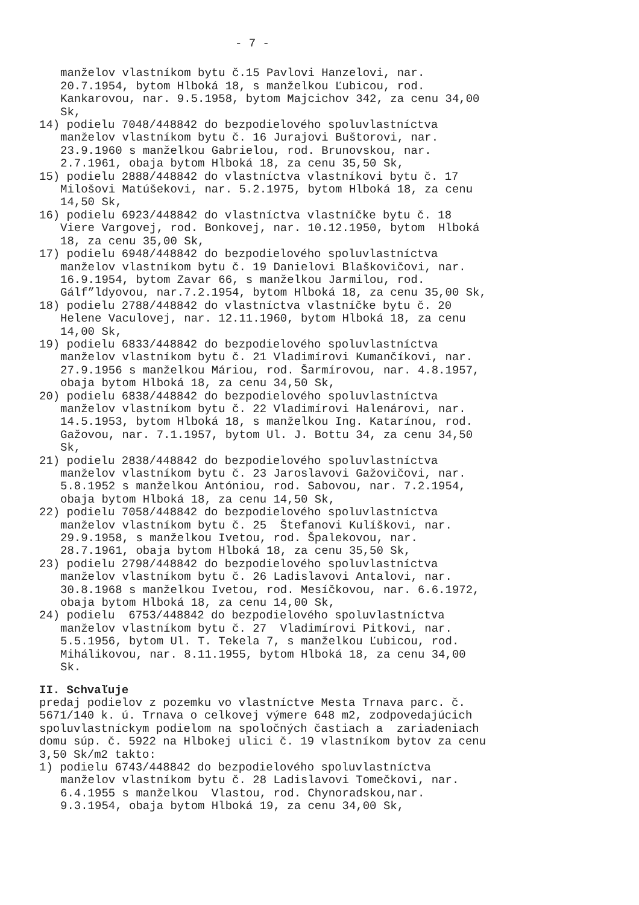- 7 -
manželov vlastníkom bytu č.15 Pavlovi Hanzelovi, nar. 20.7.1954, bytom Hlboká 18, s manželkou Ľubicou, rod. Kankarovou, nar. 9.5.1958, bytom Majcichov 342, za cenu 34,00 Sk,
14) podielu 7048/448842 do bezpodielového spoluvlastníctva
manželov vlastníkom bytu č. 16 Jurajovi Buštorovi, nar. 23.9.1960 s manželkou Gabrielou, rod. Brunovskou, nar. 2.7.1961, obaja bytom Hlboká 18, za cenu 35,50 Sk,
15) podielu 2888/448842 do vlastníctva vlastníkovi bytu č. 17
Milošovi Matúšekovi, nar. 5.2.1975, bytom Hlboká 18, za cenu 14,50 Sk,
16) podielu 6923/448842 do vlastníctva vlastníčke bytu č. 18
Viere Vargovej, rod. Bonkovej, nar. 10.12.1950, bytom Hlboká 18, za cenu 35,00 Sk,
17) podielu 6948/448842 do bezpodielového spoluvlastníctva
manželov vlastníkom bytu č. 19 Danielovi Blaškovičovi, nar. 16.9.1954, bytom Zavar 66, s manželkou Jarmilou, rod. Gálf”ldyovou, nar.7.2.1954, bytom Hlboká 18, za cenu 35,00 Sk,
18) podielu 2788/448842 do vlastníctva vlastníčke bytu č. 20
Helene Vaculovej, nar. 12.11.1960, bytom Hlboká 18, za cenu 14,00 Sk,
19) podielu 6833/448842 do bezpodielového spoluvlastníctva
manželov vlastníkom bytu č. 21 Vladimírovi Kumančíkovi, nar. 27.9.1956 s manželkou Máriou, rod. Šarmírovou, nar. 4.8.1957, obaja bytom Hlboká 18, za cenu 34,50 Sk,
20) podielu 6838/448842 do bezpodielového spoluvlastníctva
manželov vlastníkom bytu č. 22 Vladimírovi Halenárovi, nar. 14.5.1953, bytom Hlboká 18, s manželkou Ing. Katarínou, rod. Gažovou, nar. 7.1.1957, bytom Ul. J. Bottu 34, za cenu 34,50 Sk,
21) podielu 2838/448842 do bezpodielového spoluvlastníctva
manželov vlastníkom bytu č. 23 Jaroslavovi Gažovičovi, nar. 5.8.1952 s manželkou Antóniou, rod. Sabovou, nar. 7.2.1954, obaja bytom Hlboká 18, za cenu 14,50 Sk,
22) podielu 7058/448842 do bezpodielového spoluvlastníctva
manželov vlastníkom bytu č. 25 Štefanovi Kulíškovi, nar. 29.9.1958, s manželkou Ivetou, rod. Špalekovou, nar. 28.7.1961, obaja bytom Hlboká 18, za cenu 35,50 Sk,
23) podielu 2798/448842 do bezpodielového spoluvlastníctva
manželov vlastníkom bytu č. 26 Ladislavovi Antalovi, nar. 30.8.1968 s manželkou Ivetou, rod. Mesíčkovou, nar. 6.6.1972, obaja bytom Hlboká 18, za cenu 14,00 Sk,
24) podielu 6753/448842 do bezpodielového spoluvlastníctva
manželov vlastníkom bytu č. 27 Vladimírovi Pitkovi, nar. 5.5.1956, bytom Ul. T. Tekela 7, s manželkou Ľubicou, rod. Mihálikovou, nar. 8.11.1955, bytom Hlboká 18, za cenu 34,00 Sk.
II. Schvaľuje
predaj podielov z pozemku vo vlastníctve Mesta Trnava parc. č. 5671/140 k. ú. Trnava o celkovej výmere 648 m2, zodpovedajúcich spoluvlastníckym podielom na spoločných častiach a zariadeniach domu súp. č. 5922 na Hlbokej ulici č. 19 vlastníkom bytov za cenu 3,50 Sk/m2 takto: 1) podielu 6743/448842 do bezpodielového spoluvlastníctva
manželov vlastníkom bytu č. 28 Ladislavovi Tomečkovi, nar. 6.4.1955 s manželkou Vlastou, rod. Chynoradskou,nar. 9.3.1954, obaja bytom Hlboká 19, za cenu 34,00 Sk,